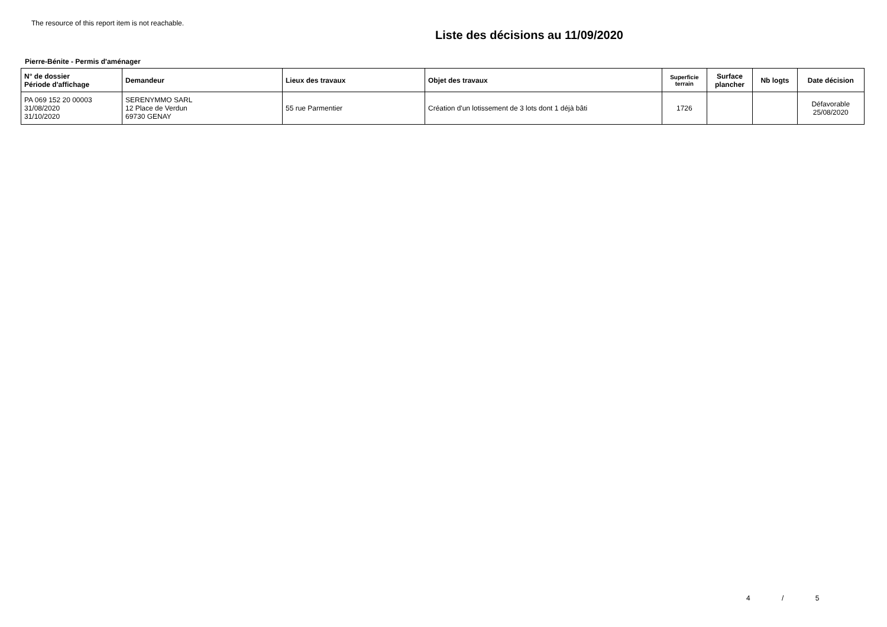The resource of this report item is not reachable.
Liste des décisions au 11/09/2020
Pierre-Bénite - Permis d'aménager
| N° de dossier Période d'affichage | Demandeur | Lieux des travaux | Objet des travaux | Superficie terrain | Surface plancher | Nb logts | Date décision |
| --- | --- | --- | --- | --- | --- | --- | --- |
| PA 069 152 20 00003 31/08/2020 31/10/2020 | SERENYMMO SARL 12 Place de Verdun 69730 GENAY | 55 rue Parmentier | Création d'un lotissement de 3 lots dont 1 déjà bâti | 1726 | | | Défavorable 25/08/2020 |
4 / 5